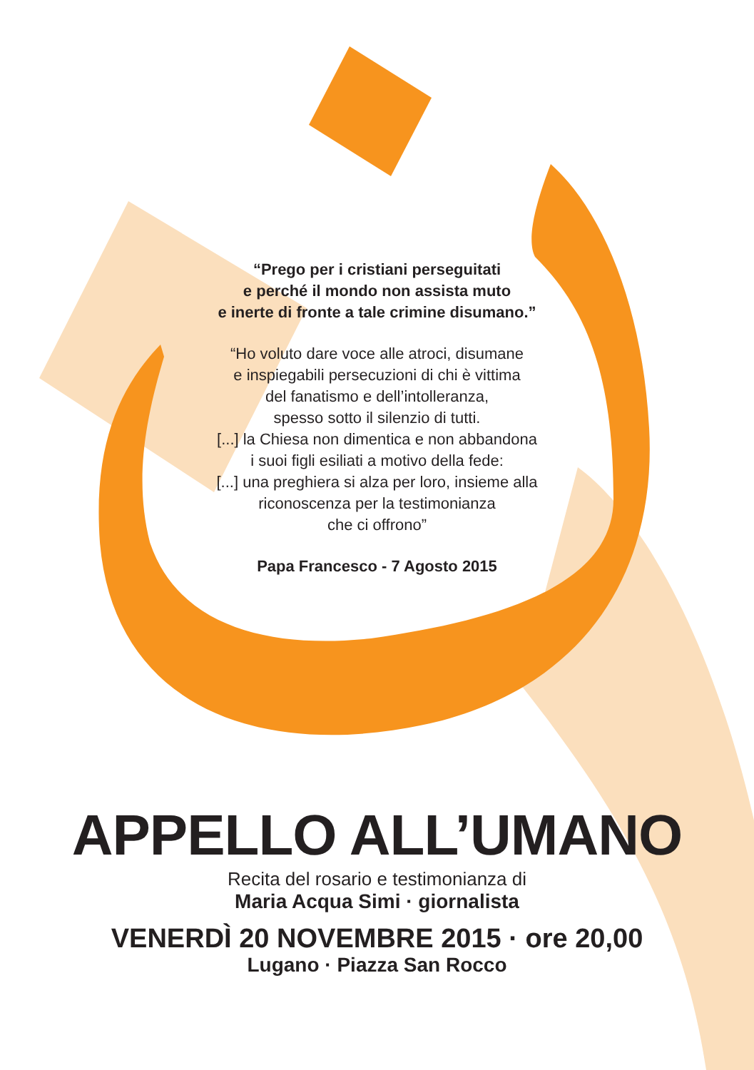“Prego per i cristiani perseguitati
e perché il mondo non assista muto
e inerte di fronte a tale crimine disumano.”
“Ho voluto dare voce alle atroci, disumane
e inspiegabili persecuzioni di chi è vittima
del fanatismo e dell’intolleranza,
spesso sotto il silenzio di tutti.
[...] la Chiesa non dimentica e non abbandona
i suoi figli esiliati a motivo della fede:
[...] una preghiera si alza per loro, insieme alla
riconoscenza per la testimonianza
che ci offrono”
Papa Francesco - 7 Agosto 2015
APPELLO ALL’UMANO
Recita del rosario e testimonianza di
Maria Acqua Simi · giornalista
VENERDÌ 20 NOVEMBRE 2015 · ore 20,00
Lugano · Piazza San Rocco